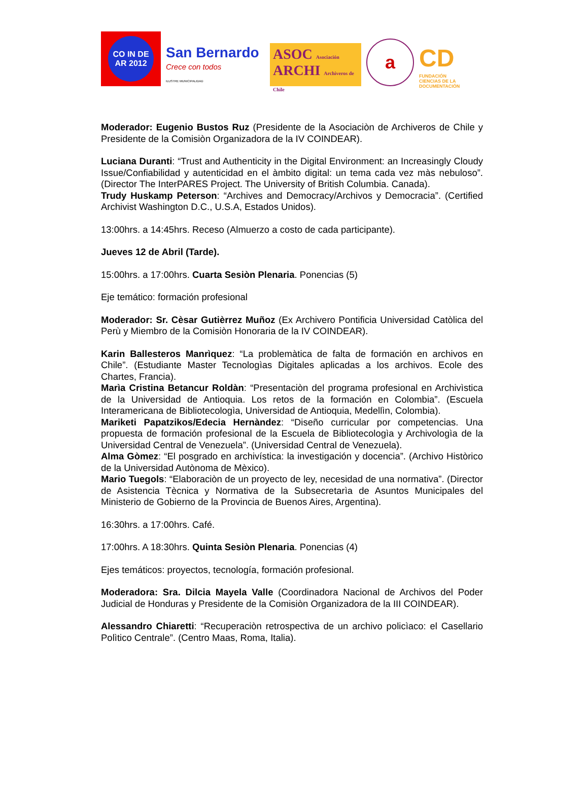CO IN DE AR 2012
San Bernardo
Crece con todos
ILUSTRE MUNICIPALIDAD
ASOC Asociación
ARCHI Archiveros de Chile
a
CD
FUNDACIÓN
CIENCIAS DE LA DOCUMENTACIÓN
Moderador: Eugenio Bustos Ruz (Presidente de la Asociaciòn de Archiveros de Chile y Presidente de la Comisiòn Organizadora de la IV COINDEAR).
Luciana Duranti: “Trust and Authenticity in the Digital Environment: an Increasingly Cloudy Issue/Confiabilidad y autenticidad en el àmbito digital: un tema cada vez màs nebuloso”. (Director The InterPARES Project. The University of British Columbia. Canada).
Trudy Huskamp Peterson: “Archives and Democracy/Archivos y Democracia”. (Certified Archivist Washington D.C., U.S.A, Estados Unidos).
13:00hrs. a 14:45hrs. Receso (Almuerzo a costo de cada participante).
Jueves 12 de Abril (Tarde).
15:00hrs. a 17:00hrs. Cuarta Sesiòn Plenaria. Ponencias (5)
Eje temático: formación profesional
Moderador: Sr. Cèsar Gutièrrez Muñoz (Ex Archivero Pontificia Universidad Catòlica del Perù y Miembro de la Comisiòn Honoraria de la IV COINDEAR).
Karin Ballesteros Manrìquez: “La problemàtica de falta de formación en archivos en Chile”. (Estudiante Master Tecnologìas Digitales aplicadas a los archivos. Ecole des Chartes, Francia).
Marìa Cristina Betancur Roldàn: “Presentaciòn del programa profesional en Archivìstica de la Universidad de Antioquia. Los retos de la formación en Colombia”. (Escuela Interamericana de Bibliotecologìa, Universidad de Antioquia, Medellìn, Colombia).
Mariketi Papatzikos/Edecia Hernàndez: “Diseño curricular por competencias. Una propuesta de formación profesional de la Escuela de Bibliotecologìa y Archivologìa de la Universidad Central de Venezuela”. (Universidad Central de Venezuela).
Alma Gòmez: “El posgrado en archivística: la investigación y docencia”. (Archivo Històrico de la Universidad Autònoma de Mèxico).
Mario Tuegols: “Elaboraciòn de un proyecto de ley, necesidad de una normativa”. (Director de Asistencia Tècnica y Normativa de la Subsecretarìa de Asuntos Municipales del Ministerio de Gobierno de la Provincia de Buenos Aires, Argentina).
16:30hrs. a 17:00hrs. Café.
17:00hrs. A 18:30hrs. Quinta Sesiòn Plenaria. Ponencias (4)
Ejes temáticos: proyectos, tecnología, formación profesional.
Moderadora: Sra. Dilcia Mayela Valle (Coordinadora Nacional de Archivos del Poder Judicial de Honduras y Presidente de la Comisiòn Organizadora de la III COINDEAR).
Alessandro Chiaretti: “Recuperaciòn retrospectiva de un archivo policìaco: el Casellario Polìtico Centrale”. (Centro Maas, Roma, Italia).